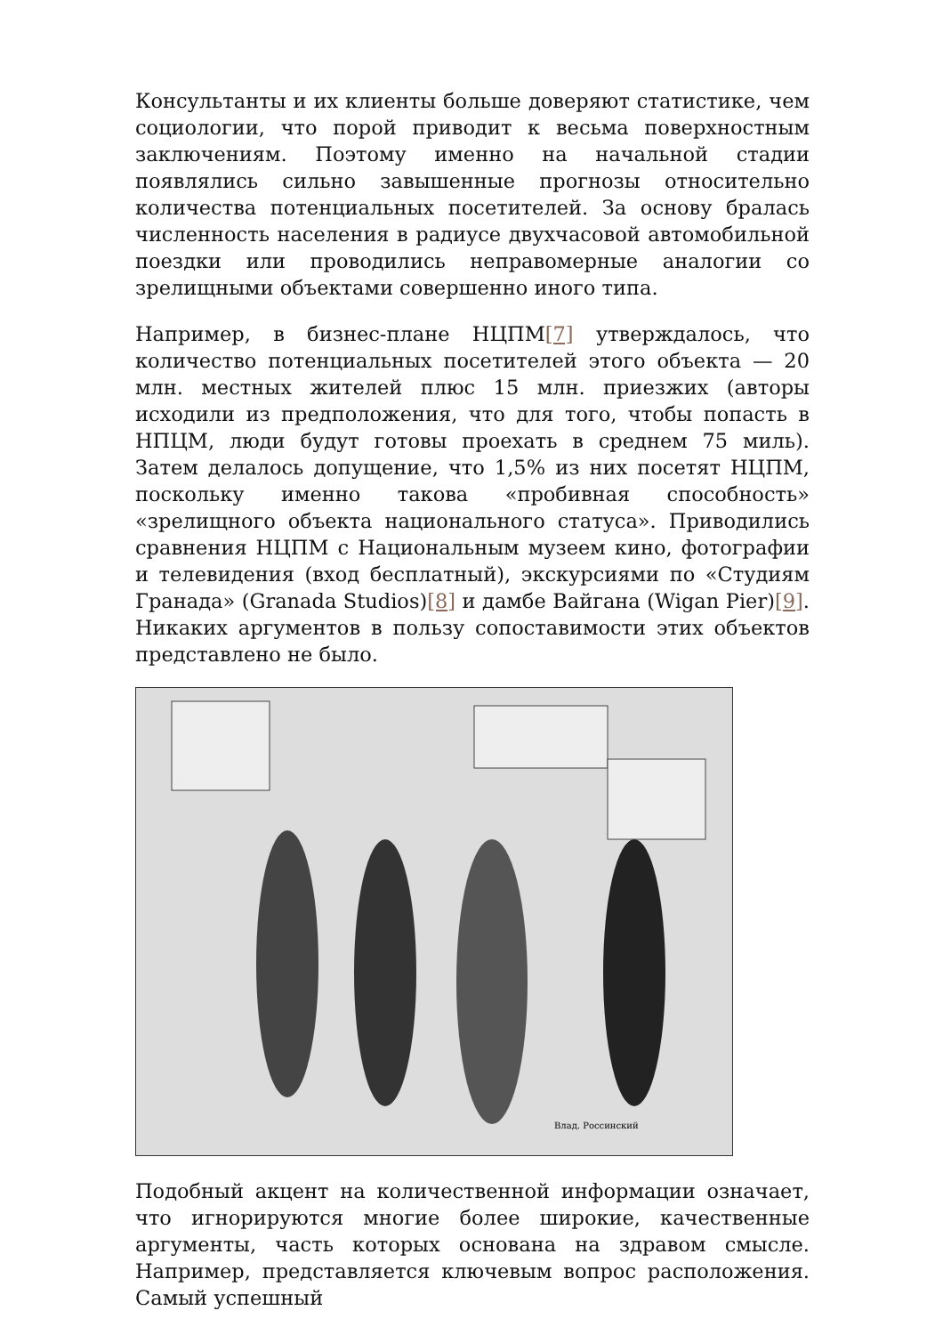Консультанты и их клиенты больше доверяют статистике, чем социологии, что порой приводит к весьма поверхностным заключениям. Поэтому именно на начальной стадии появлялись сильно завышенные прогнозы относительно количества потенциальных посетителей. За основу бралась численность населения в радиусе двухчасовой автомобильной поездки или проводились неправомерные аналогии со зрелищными объектами совершенно иного типа.
Например, в бизнес-плане НЦПМ[7] утверждалось, что количество потенциальных посетителей этого объекта — 20 млн. местных жителей плюс 15 млн. приезжих (авторы исходили из предположения, что для того, чтобы попасть в НПЦМ, люди будут готовы проехать в среднем 75 миль). Затем делалось допущение, что 1,5% из них посетят НЦПМ, поскольку именно такова «пробивная способность» «зрелищного объекта национального статуса». Приводились сравнения НЦПМ с Национальным музеем кино, фотографии и телевидения (вход бесплатный), экскурсиями по «Студиям Гранада» (Granada Studios)[8] и дамбе Вайгана (Wigan Pier)[9]. Никаких аргументов в пользу сопоставимости этих объектов представлено не было.
Влад. Россинский
Подобный акцент на количественной информации означает, что игнорируются многие более широкие, качественные аргументы, часть которых основана на здравом смысле. Например, представляется ключевым вопрос расположения. Самый успешный